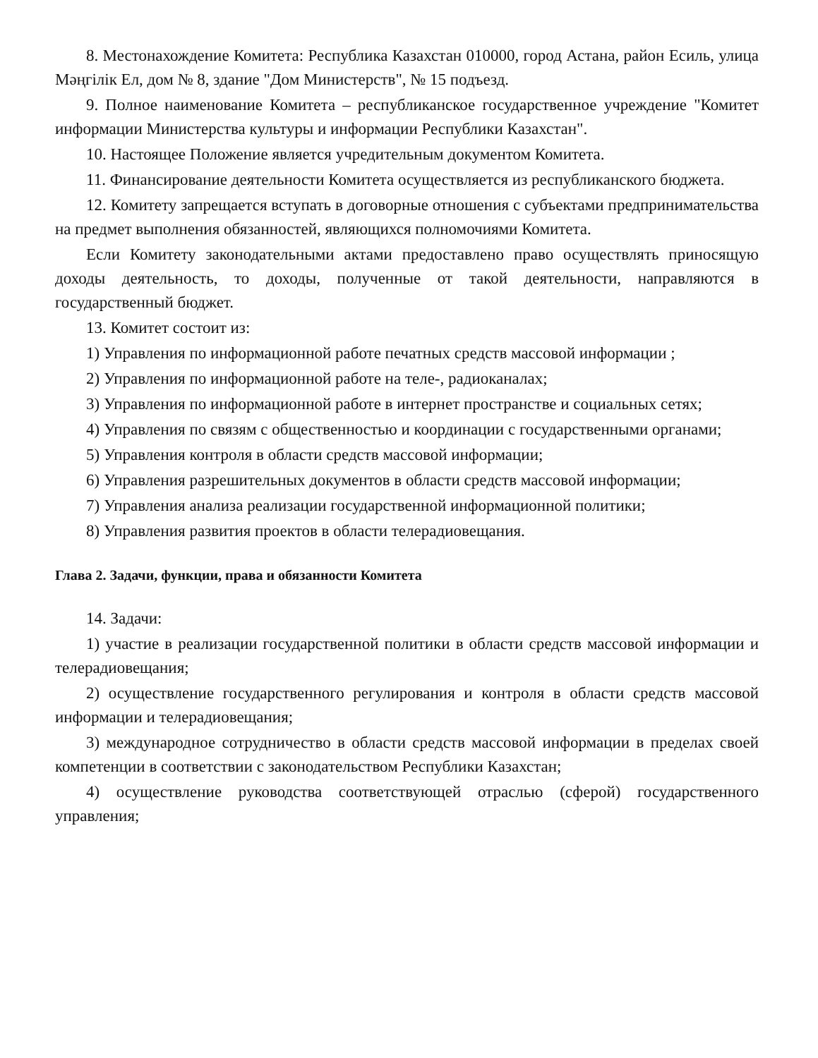8. Местонахождение Комитета: Республика Казахстан 010000, город Астана, район Есиль, улица Мәңгілік Ел, дом № 8, здание "Дом Министерств", № 15 подъезд.
9. Полное наименование Комитета – республиканское государственное учреждение "Комитет информации Министерства культуры и информации Республики Казахстан".
10. Настоящее Положение является учредительным документом Комитета.
11. Финансирование деятельности Комитета осуществляется из республиканского бюджета.
12. Комитету запрещается вступать в договорные отношения с субъектами предпринимательства на предмет выполнения обязанностей, являющихся полномочиями Комитета.
Если Комитету законодательными актами предоставлено право осуществлять приносящую доходы деятельность, то доходы, полученные от такой деятельности, направляются в государственный бюджет.
13. Комитет состоит из:
1) Управления по информационной работе печатных средств массовой информации ;
2) Управления по информационной работе на теле-, радиоканалах;
3) Управления по информационной работе в интернет пространстве и социальных сетях;
4) Управления по связям с общественностью и координации с государственными органами;
5) Управления контроля в области средств массовой информации;
6) Управления разрешительных документов в области средств массовой информации;
7) Управления анализа реализации государственной информационной политики;
8) Управления развития проектов в области телерадиовещания.
Глава 2. Задачи, функции, права и обязанности Комитета
14. Задачи:
1) участие в реализации государственной политики в области средств массовой информации и телерадиовещания;
2) осуществление государственного регулирования и контроля в области средств массовой информации и телерадиовещания;
3) международное сотрудничество в области средств массовой информации в пределах своей компетенции в соответствии с законодательством Республики Казахстан;
4) осуществление руководства соответствующей отраслью (сферой) государственного управления;